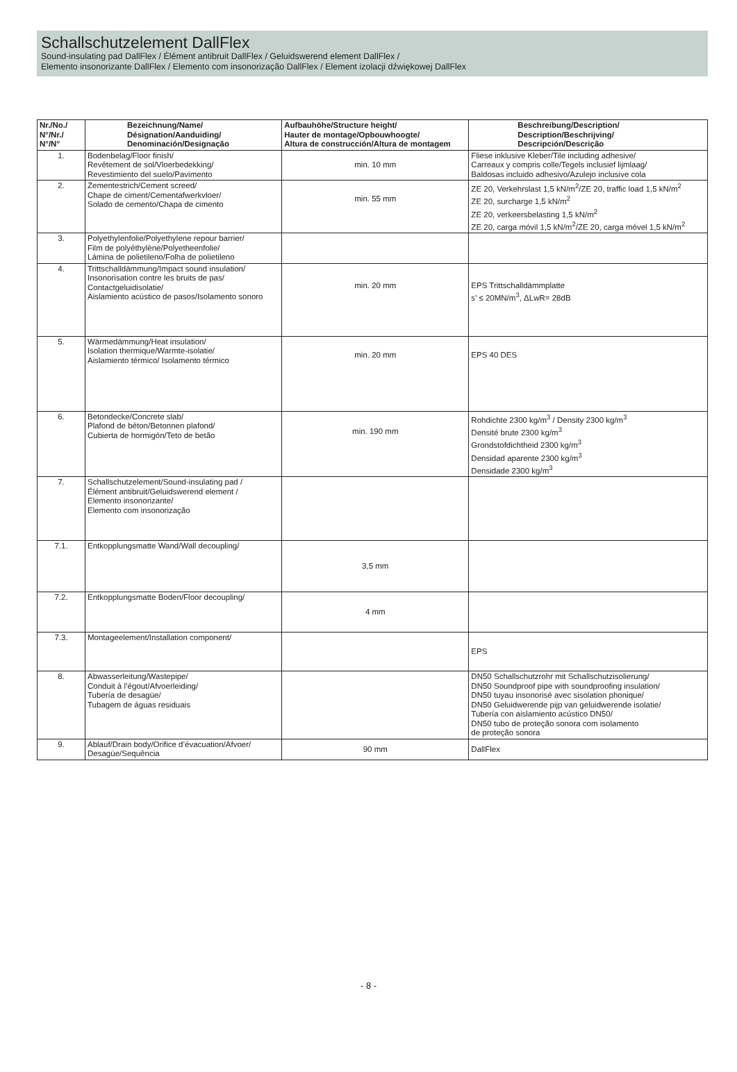Schallschutzelement DallFlex
Sound-insulating pad DallFlex / Élément antibruit DallFlex / Geluidswerend element DallFlex /
Elemento insonorizante DallFlex / Elemento com insonorização DallFlex / Element izolacji dźwiękowej DallFlex
| Nr./No./ N°/Nr./ N°/N° | Bezeichnung/Name/ Désignation/Aanduiding/ Denominación/Designação | Aufbauhöhe/Structure height/ Hauter de montage/Opbouwhoogte/ Altura de construcción/Altura de montagem | Beschreibung/Description/ Description/Beschrijving/ Descripción/Descrição |
| --- | --- | --- | --- |
| 1. | Bodenbelag/Floor finish/ Revêtement de sol/Vloerbedekking/ Revestimiento del suelo/Pavimento | min. 10 mm | Fliese inklusive Kleber/Tile including adhesive/ Carreaux y compris colle/Tegels inclusief lijmlaag/ Baldosas incluido adhesivo/Azulejo inclusive cola |
| 2. | Zementestrich/Cement screed/ Chape de ciment/Cementafwerkvloer/ Solado de cemento/Chapa de cimento | min. 55 mm | ZE 20, Verkehrslast 1,5 kN/m<sup>2</sup>/ZE 20, traffic load 1,5 kN/m<sup>2</sup> ZE 20, surcharge 1,5 kN/m<sup>2</sup> ZE 20, verkeersbelasting 1,5 kN/m<sup>2</sup> ZE 20, carga móvil 1,5 kN/m<sup>2</sup>/ZE 20, carga móvel 1,5 kN/m<sup>2</sup> |
| 3. | Polyethylenfolie/Polyethylene repour barrier/ Film de polyéthylène/Polyetheenfolie/ Lámina de polietileno/Folha de polietileno | | |
| 4. | Trittschalldämmung/Impact sound insulation/ Insonorisation contre les bruits de pas/ Contactgeluidisolatie/ Aislamiento acústico de pasos/Isolamento sonoro | min. 20 mm | EPS Trittschalldämmplatte s’ ≤ 20MN/m<sup>3</sup>, ΔLwR= 28dB |
| 5. | Wärmedämmung/Heat insulation/ Isolation thermique/Warmte-isolatie/ Aislamiento térmico/ Isolamento térmico | min. 20 mm | EPS 40 DES |
| 6. | Betondecke/Concrete slab/ Plafond de béton/Betonnen plafond/ Cubierta de hormigón/Teto de betão | min. 190 mm | Rohdichte 2300 kg/m<sup>3</sup> / Density 2300 kg/m<sup>3</sup> Densité brute 2300 kg/m<sup>3</sup> Grondstofdichtheid 2300 kg/m<sup>3</sup> Densidad aparente 2300 kg/m<sup>3</sup> Densidade 2300 kg/m<sup>3</sup> |
| 7. | Schallschutzelement/Sound-insulating pad / Élément antibruit/Geluidswerend element / Elemento insonorizante/ Elemento com insonorização | | |
| 7.1. | Entkopplungsmatte Wand/Wall decoupling/ | 3,5 mm | |
| 7.2. | Entkopplungsmatte Boden/Floor decoupling/ | 4 mm | |
| 7.3. | Montageelement/Installation component/ | | EPS |
| 8. | Abwasserleitung/Wastepipe/ Conduit à l’égout/Afvoerleiding/ Tubería de desagüe/ Tubagem de águas residuais | | DN50 Schallschutzrohr mit Schallschutzisolierung/ DN50 Soundproof pipe with soundproofing insulation/ DN50 tuyau insonorisé avec sisolation phonique/ DN50 Geluidwerende pijp van geluidwerende isolatie/ Tubería con aislamiento acústico DN50/ DN50 tubo de proteção sonora com isolamento de proteção sonora |
| 9. | Ablauf/Drain body/Orifice d’évacuation/Afvoer/ Desagüe/Sequência | 90 mm | DallFlex |
- 8 -